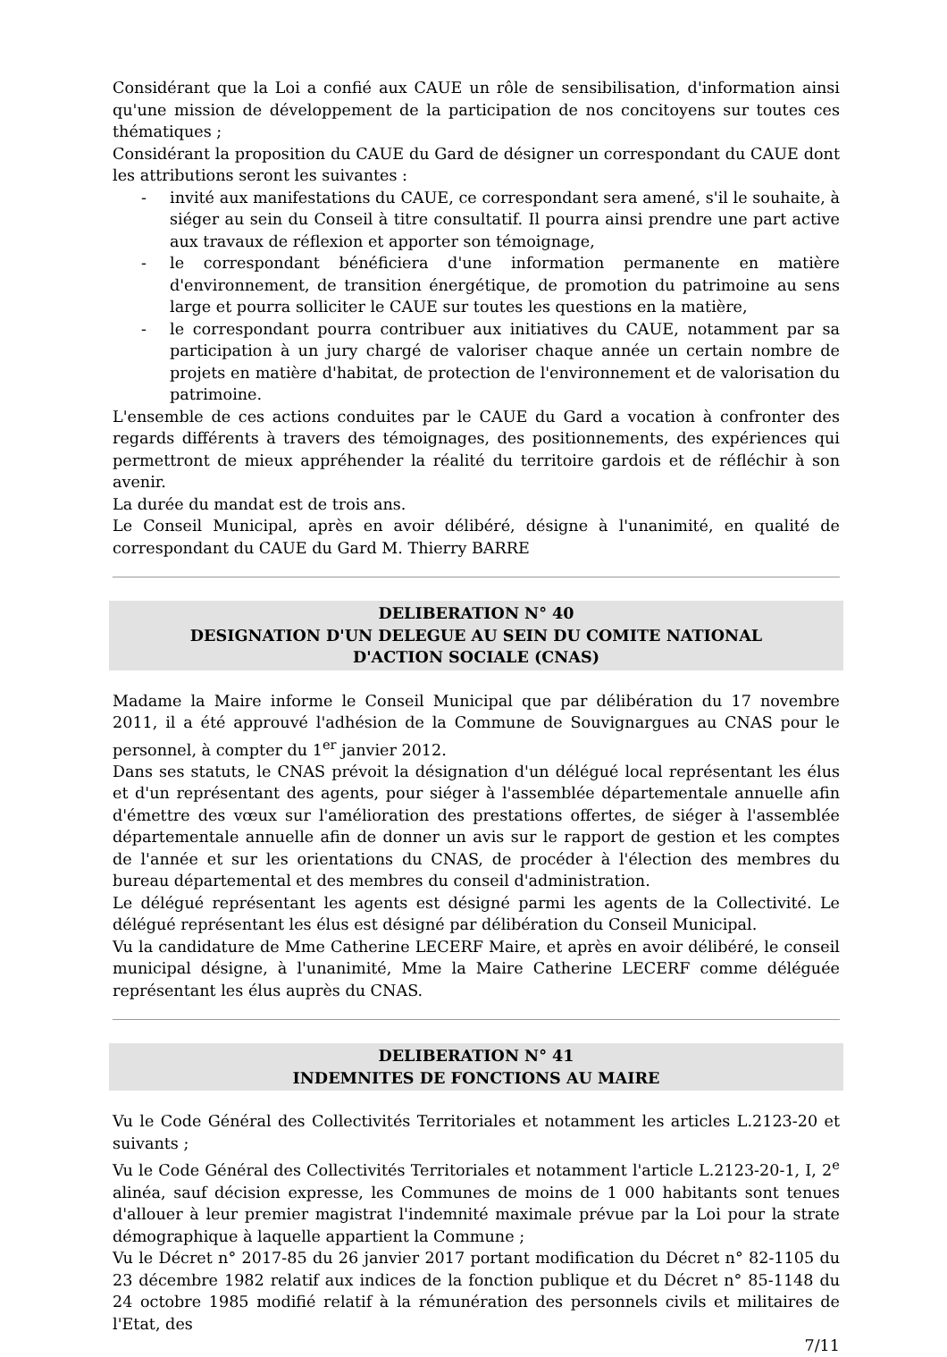Considérant que la Loi a confié aux CAUE un rôle de sensibilisation, d'information ainsi qu'une mission de développement de la participation de nos concitoyens sur toutes ces thématiques ;
Considérant la proposition du CAUE du Gard de désigner un correspondant du CAUE dont les attributions seront les suivantes :
- invité aux manifestations du CAUE, ce correspondant sera amené, s'il le souhaite, à siéger au sein du Conseil à titre consultatif. Il pourra ainsi prendre une part active aux travaux de réflexion et apporter son témoignage,
- le correspondant bénéficiera d'une information permanente en matière d'environnement, de transition énergétique, de promotion du patrimoine au sens large et pourra solliciter le CAUE sur toutes les questions en la matière,
- le correspondant pourra contribuer aux initiatives du CAUE, notamment par sa participation à un jury chargé de valoriser chaque année un certain nombre de projets en matière d'habitat, de protection de l'environnement et de valorisation du patrimoine.
L'ensemble de ces actions conduites par le CAUE du Gard a vocation à confronter des regards différents à travers des témoignages, des positionnements, des expériences qui permettront de mieux appréhender la réalité du territoire gardois et de réfléchir à son avenir.
La durée du mandat est de trois ans.
Le Conseil Municipal, après en avoir délibéré, désigne à l'unanimité, en qualité de correspondant du CAUE du Gard M. Thierry BARRE
DELIBERATION N° 40
DESIGNATION D'UN DELEGUE AU SEIN DU COMITE NATIONAL
D'ACTION SOCIALE (CNAS)
Madame la Maire informe le Conseil Municipal que par délibération du 17 novembre 2011, il a été approuvé l'adhésion de la Commune de Souvignargues au CNAS pour le personnel, à compter du 1<sup>er</sup> janvier 2012.
Dans ses statuts, le CNAS prévoit la désignation d'un délégué local représentant les élus et d'un représentant des agents, pour siéger à l'assemblée départementale annuelle afin d'émettre des vœux sur l'amélioration des prestations offertes, de siéger à l'assemblée départementale annuelle afin de donner un avis sur le rapport de gestion et les comptes de l'année et sur les orientations du CNAS, de procéder à l'élection des membres du bureau départemental et des membres du conseil d'administration.
Le délégué représentant les agents est désigné parmi les agents de la Collectivité. Le délégué représentant les élus est désigné par délibération du Conseil Municipal.
Vu la candidature de Mme Catherine LECERF Maire, et après en avoir délibéré, le conseil municipal désigne, à l'unanimité, Mme la Maire Catherine LECERF comme déléguée représentant les élus auprès du CNAS.
DELIBERATION N° 41
INDEMNITES DE FONCTIONS AU MAIRE
Vu le Code Général des Collectivités Territoriales et notamment les articles L.2123-20 et suivants ;
Vu le Code Général des Collectivités Territoriales et notamment l'article L.2123-20-1, I, 2<sup>e</sup> alinéa, sauf décision expresse, les Communes de moins de 1 000 habitants sont tenues d'allouer à leur premier magistrat l'indemnité maximale prévue par la Loi pour la strate démographique à laquelle appartient la Commune ;
Vu le Décret n° 2017-85 du 26 janvier 2017 portant modification du Décret n° 82-1105 du 23 décembre 1982 relatif aux indices de la fonction publique et du Décret n° 85-1148 du 24 octobre 1985 modifié relatif à la rémunération des personnels civils et militaires de l'Etat, des
7/11